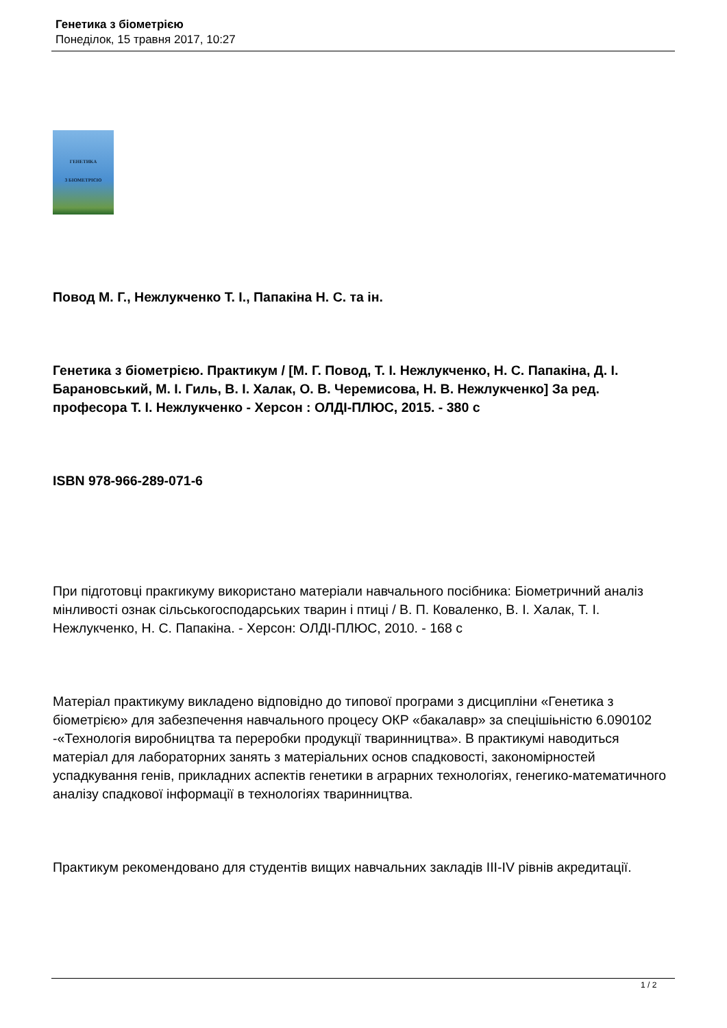Генетика з біометрією
Понеділок, 15 травня 2017, 10:27
ГЕНЕТИКА
З БІОМЕТРІЄЮ
Повод М. Г., Нежлукченко Т. І., Папакіна Н. С. та ін.
Генетика з біометрією. Практикум / [М. Г. Повод, Т. І. Нежлукченко, Н. С. Папакіна, Д. І. Барановський, М. І. Гиль, В. І. Халак, О. В. Черемисова, Н. В. Нежлукченко] За ред. професора Т. І. Нежлукченко - Херсон : ОЛДІ-ПЛЮС, 2015. - 380 с
ISBN 978-966-289-071-6
При підготовці пракгикуму використано матеріали навчального посібника: Біометричний аналіз мінливості ознак сільськогосподарських тварин і птиці / В. П. Коваленко, В. І. Халак, Т. І. Нежлукченко, Н. С. Папакіна. - Херсон: ОЛДІ-ПЛЮС, 2010. - 168 с
Матеріал практикуму викладено відповідно до типової програми з дисципліни «Генетика з біометрією» для забезпечення навчального процесу ОКР «бакалавр» за спецішіьністю 6.090102 -«Технологія виробництва та переробки продукції тваринництва». В практикумі наводиться матеріал для лабораторних занять з матеріальних основ спадковості, закономірностей успадкування генів, прикладних аспектів генетики в аграрних технологіях, генегико-математичного аналізу спадкової інформації в технологіях тваринництва.
Практикум рекомендовано для студентів вищих навчальних закладів III-IV рівнів акредитації.
1 / 2